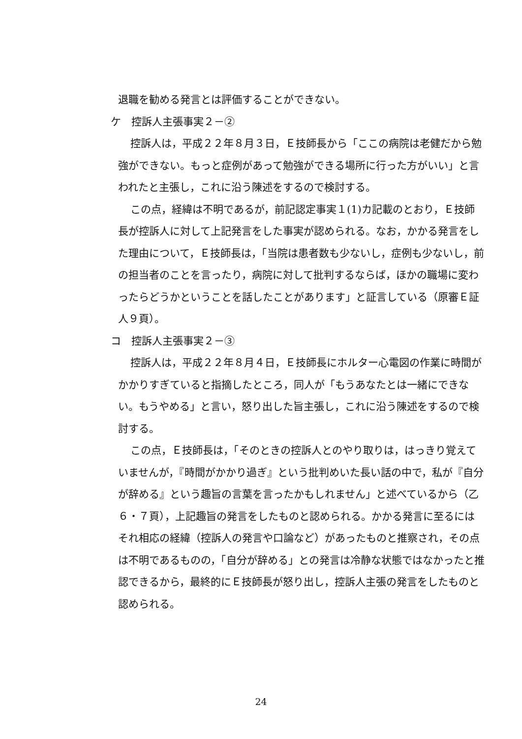退職を勧める発言とは評価することができない。
ケ　控訴人主張事実２－②
控訴人は，平成２２年８月３日，Ｅ技師長から「ここの病院は老健だから勉強ができない。もっと症例があって勉強ができる場所に行った方がいい」と言われたと主張し，これに沿う陳述をするので検討する。
この点，経緯は不明であるが，前記認定事実１(1)カ記載のとおり，Ｅ技師長が控訴人に対して上記発言をした事実が認められる。なお，かかる発言をした理由について，Ｅ技師長は，「当院は患者数も少ないし，症例も少ないし，前の担当者のことを言ったり，病院に対して批判するならば，ほかの職場に変わったらどうかということを話したことがあります」と証言している（原審Ｅ証人９頁）。
コ　控訴人主張事実２－③
控訴人は，平成２２年８月４日，Ｅ技師長にホルター心電図の作業に時間がかかりすぎていると指摘したところ，同人が「もうあなたとは一緒にできない。もうやめる」と言い，怒り出した旨主張し，これに沿う陳述をするので検討する。
この点，Ｅ技師長は，「そのときの控訴人とのやり取りは，はっきり覚えていませんが，『時間がかかり過ぎ』という批判めいた長い話の中で，私が『自分が辞める』という趣旨の言葉を言ったかもしれません」と述べているから（乙６・７頁），上記趣旨の発言をしたものと認められる。かかる発言に至るにはそれ相応の経緯（控訴人の発言や口論など）があったものと推察され，その点は不明であるものの，「自分が辞める」との発言は冷静な状態ではなかったと推認できるから，最終的にＥ技師長が怒り出し，控訴人主張の発言をしたものと認められる。
24